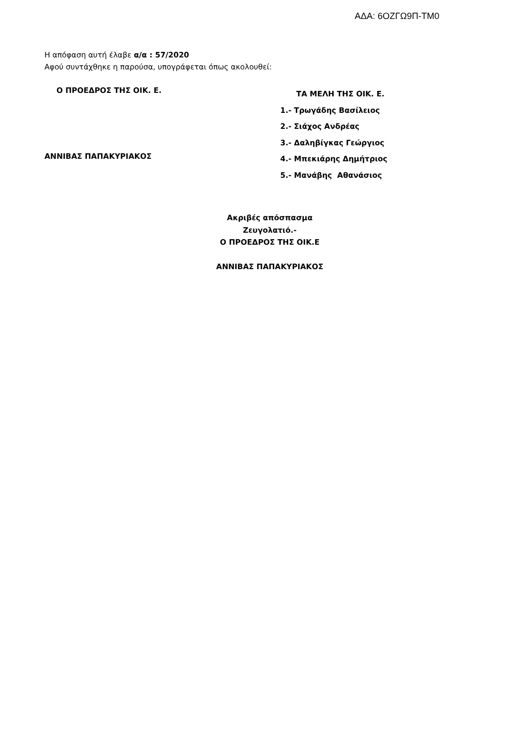ΑΔΑ: 6ΟΖΓΩ9Π-ΤΜ0
Η απόφαση αυτή έλαβε α/α : 57/2020
Αφού συντάχθηκε η παρούσα, υπογράφεται όπως ακολουθεί:
Ο ΠΡΟΕΔΡΟΣ ΤΗΣ ΟΙΚ. Ε.
ΑΝΝΙΒΑΣ ΠΑΠΑΚΥΡΙΑΚΟΣ
ΤΑ ΜΕΛΗ ΤΗΣ ΟΙΚ. Ε.
1.- Τρωγάδης Βασίλειος
2.- Σιάχος Ανδρέας
3.- Δαληβίγκας Γεώργιος
4.- Μπεκιάρης Δημήτριος
5.- Μανάβης Αθανάσιος
Ακριβές απόσπασμα
Ζευγολατιό.-
Ο ΠΡΟΕΔΡΟΣ ΤΗΣ ΟΙΚ.Ε
ΑΝΝΙΒΑΣ ΠΑΠΑΚΥΡΙΑΚΟΣ